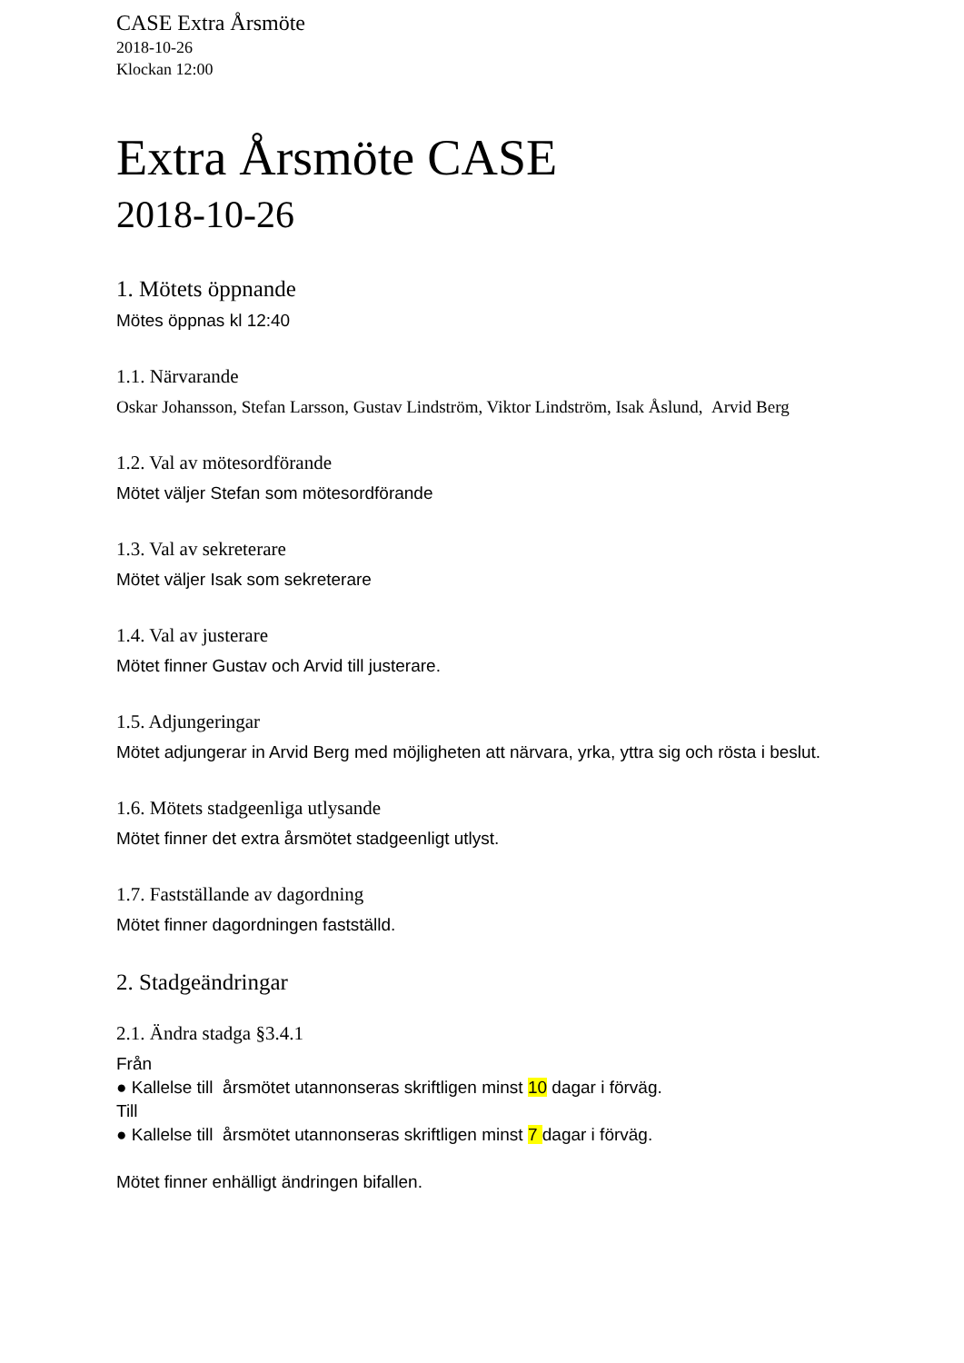CASE Extra Årsmöte
2018-10-26
Klockan 12:00
Extra Årsmöte CASE
2018-10-26
1. Mötets öppnande
Mötes öppnas kl 12:40
1.1. Närvarande
Oskar Johansson, Stefan Larsson, Gustav Lindström, Viktor Lindström, Isak Åslund, Arvid Berg
1.2. Val av mötesordförande
Mötet väljer Stefan som mötesordförande
1.3. Val av sekreterare
Mötet väljer Isak som sekreterare
1.4. Val av justerare
Mötet finner Gustav och Arvid till justerare.
1.5. Adjungeringar
Mötet adjungerar in Arvid Berg med möjligheten att närvara, yrka, yttra sig och rösta i beslut.
1.6. Mötets stadgeenliga utlysande
Mötet finner det extra årsmötet stadgeenligt utlyst.
1.7. Fastställande av dagordning
Mötet finner dagordningen fastställd.
2. Stadgeändringar
2.1. Ändra stadga §3.4.1
Från
● Kallelse till årsmötet utannonseras skriftligen minst 10 dagar i förväg.
Till
● Kallelse till årsmötet utannonseras skriftligen minst 7 dagar i förväg.
Mötet finner enhälligt ändringen bifallen.